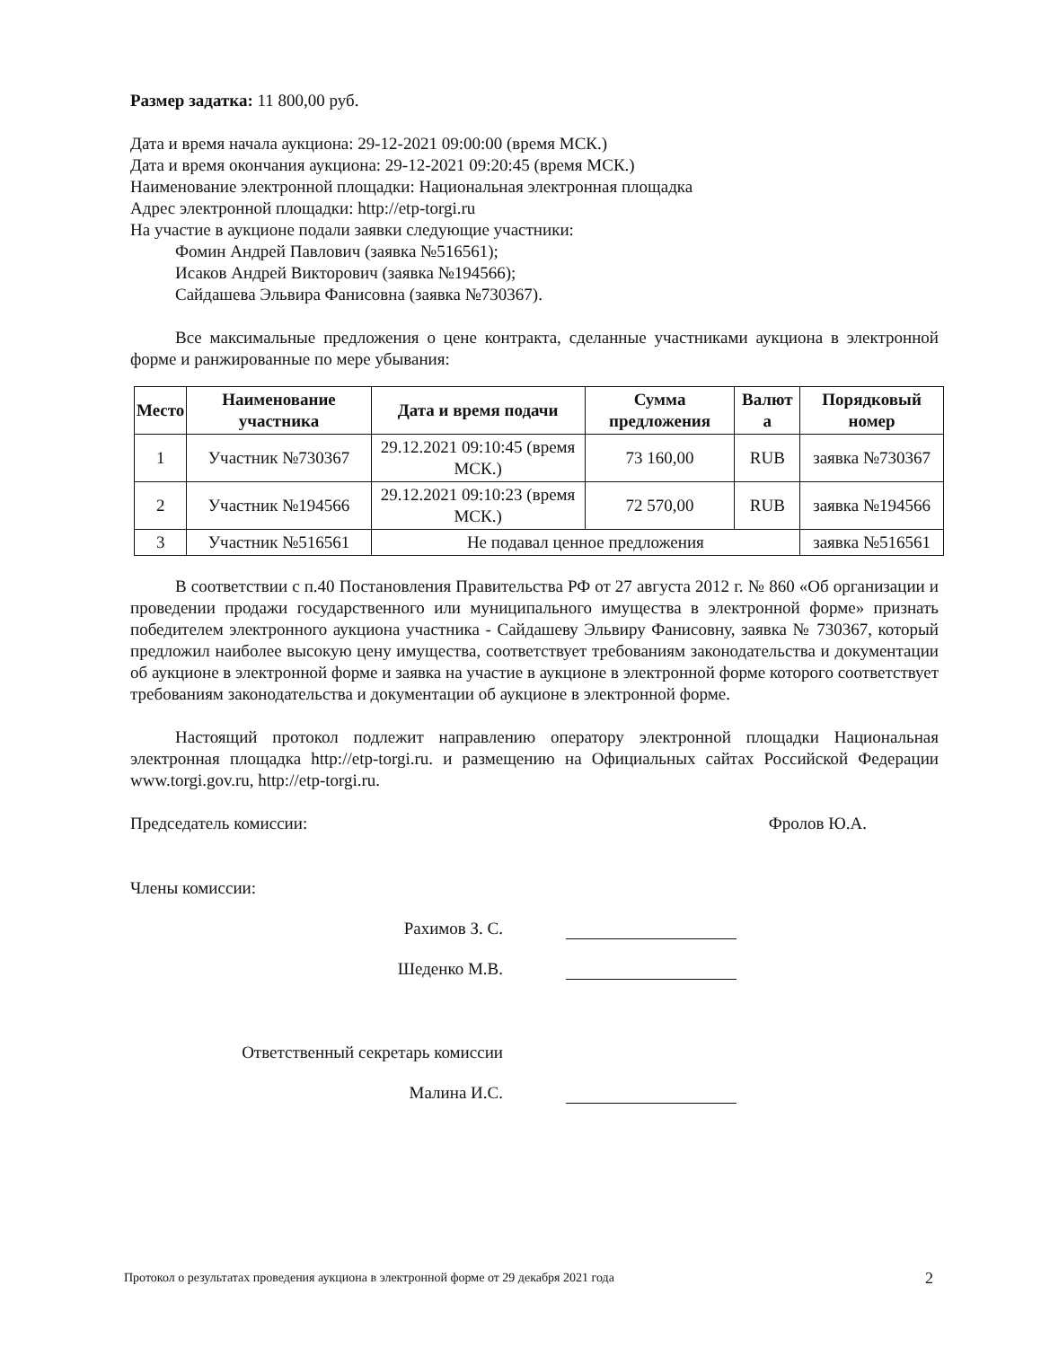Размер задатка: 11 800,00 руб.
Дата и время начала аукциона: 29-12-2021 09:00:00 (время МСК.)
Дата и время окончания аукциона: 29-12-2021 09:20:45 (время МСК.)
Наименование электронной площадки: Национальная электронная площадка
Адрес электронной площадки: http://etp-torgi.ru
На участие в аукционе подали заявки следующие участники:
Фомин Андрей Павлович (заявка №516561);
Исаков Андрей Викторович (заявка №194566);
Сайдашева Эльвира Фанисовна (заявка №730367).
Все максимальные предложения о цене контракта, сделанные участниками аукциона в электронной форме и ранжированные по мере убывания:
| Место | Наименование участника | Дата и время подачи | Сумма предложения | Валют а | Порядковый номер |
| --- | --- | --- | --- | --- | --- |
| 1 | Участник №730367 | 29.12.2021 09:10:45 (время МСК.) | 73 160,00 | RUB | заявка №730367 |
| 2 | Участник №194566 | 29.12.2021 09:10:23 (время МСК.) | 72 570,00 | RUB | заявка №194566 |
| 3 | Участник №516561 | Не подавал ценное предложения | | | заявка №516561 |
В соответствии с п.40 Постановления Правительства РФ от 27 августа 2012 г. № 860 «Об организации и проведении продажи государственного или муниципального имущества в электронной форме» признать победителем электронного аукциона участника - Сайдашеву Эльвиру Фанисовну, заявка № 730367, который предложил наиболее высокую цену имущества, соответствует требованиям законодательства и документации об аукционе в электронной форме и заявка на участие в аукционе в электронной форме которого соответствует требованиям законодательства и документации об аукционе в электронной форме.
Настоящий протокол подлежит направлению оператору электронной площадки Национальная электронная площадка http://etp-torgi.ru. и размещению на Официальных сайтах Российской Федерации www.torgi.gov.ru, http://etp-torgi.ru.
Председатель комиссии: Фролов Ю.А.
Члены комиссии:
Рахимов З. С.
Шеденко М.В.
Ответственный секретарь комиссии
Малина И.С.
Протокол о результатах проведения аукциона в электронной форме от 29 декабря 2021 года
2